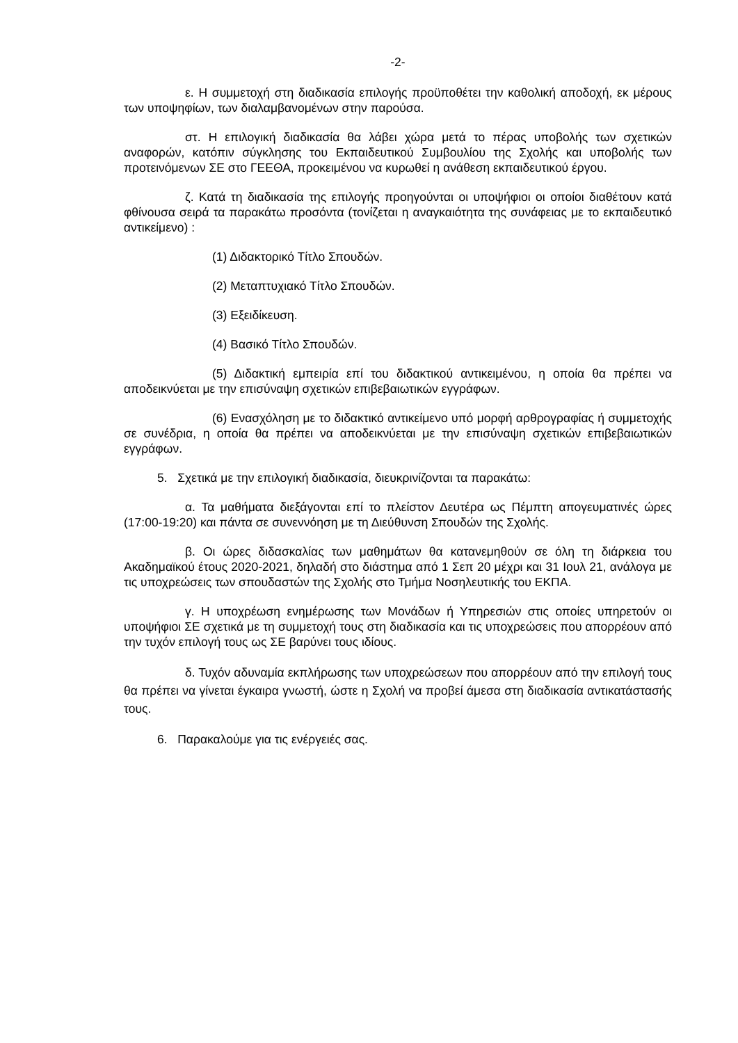-2-
ε. Η συμμετοχή στη διαδικασία επιλογής προϋποθέτει την καθολική αποδοχή, εκ μέρους των υποψηφίων, των διαλαμβανομένων στην παρούσα.
στ. Η επιλογική διαδικασία θα λάβει χώρα μετά το πέρας υποβολής των σχετικών αναφορών, κατόπιν σύγκλησης του Εκπαιδευτικού Συμβουλίου της Σχολής και υποβολής των προτεινόμενων ΣΕ στο ΓΕΕΘΑ, προκειμένου να κυρωθεί η ανάθεση εκπαιδευτικού έργου.
ζ. Κατά τη διαδικασία της επιλογής προηγούνται οι υποψήφιοι οι οποίοι διαθέτουν κατά φθίνουσα σειρά τα παρακάτω προσόντα (τονίζεται η αναγκαιότητα της συνάφειας με το εκπαιδευτικό αντικείμενο) :
(1) Διδακτορικό Τίτλο Σπουδών.
(2) Μεταπτυχιακό Τίτλο Σπουδών.
(3) Εξειδίκευση.
(4) Βασικό Τίτλο Σπουδών.
(5) Διδακτική εμπειρία επί του διδακτικού αντικειμένου, η οποία θα πρέπει να αποδεικνύεται με την επισύναψη σχετικών επιβεβαιωτικών εγγράφων.
(6) Ενασχόληση με το διδακτικό αντικείμενο υπό μορφή αρθρογραφίας ή συμμετοχής σε συνέδρια, η οποία θα πρέπει να αποδεικνύεται με την επισύναψη σχετικών επιβεβαιωτικών εγγράφων.
5. Σχετικά με την επιλογική διαδικασία, διευκρινίζονται τα παρακάτω:
α. Τα μαθήματα διεξάγονται επί το πλείστον Δευτέρα ως Πέμπτη απογευματινές ώρες (17:00-19:20) και πάντα σε συνεννόηση με τη Διεύθυνση Σπουδών της Σχολής.
β. Οι ώρες διδασκαλίας των μαθημάτων θα κατανεμηθούν σε όλη τη διάρκεια του Ακαδημαϊκού έτους 2020-2021, δηλαδή στο διάστημα από 1 Σεπ 20 μέχρι και 31 Ιουλ 21, ανάλογα με τις υποχρεώσεις των σπουδαστών της Σχολής στο Τμήμα Νοσηλευτικής του ΕΚΠΑ.
γ. Η υποχρέωση ενημέρωσης των Μονάδων ή Υπηρεσιών στις οποίες υπηρετούν οι υποψήφιοι ΣΕ σχετικά με τη συμμετοχή τους στη διαδικασία και τις υποχρεώσεις που απορρέουν από την τυχόν επιλογή τους ως ΣΕ βαρύνει τους ιδίους.
δ. Τυχόν αδυναμία εκπλήρωσης των υποχρεώσεων που απορρέουν από την επιλογή τους θα πρέπει να γίνεται έγκαιρα γνωστή, ώστε η Σχολή να προβεί άμεσα στη διαδικασία αντικατάστασής τους.
6. Παρακαλούμε για τις ενέργειές σας.